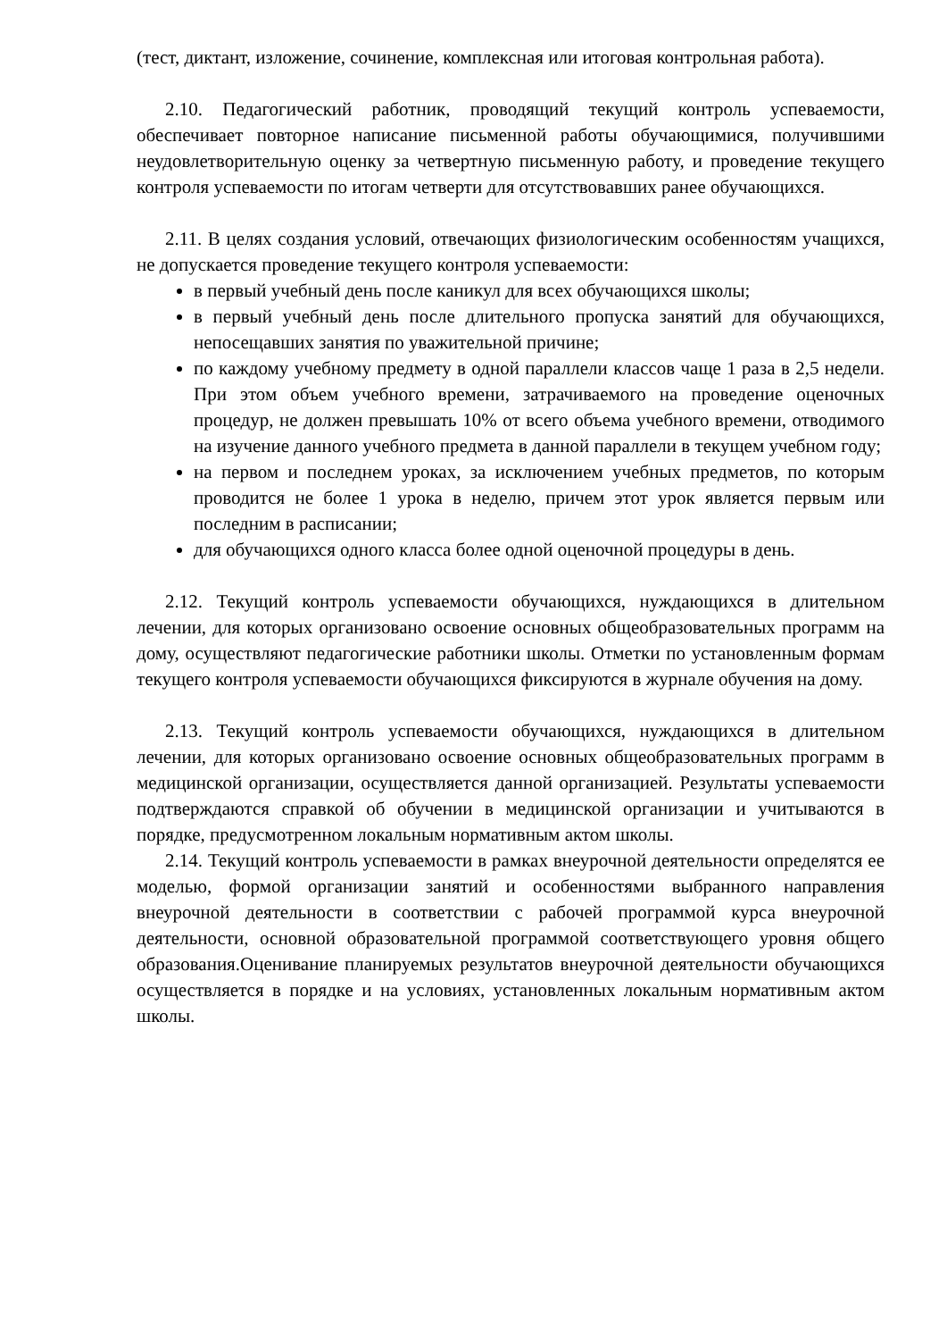(тест, диктант, изложение, сочинение, комплексная или итоговая контрольная работа).
2.10. Педагогический работник, проводящий текущий контроль успеваемости, обеспечивает повторное написание письменной работы обучающимися, получившими неудовлетворительную оценку за четвертную письменную работу, и проведение текущего контроля успеваемости по итогам четверти для отсутствовавших ранее обучающихся.
2.11. В целях создания условий, отвечающих физиологическим особенностям учащихся, не допускается проведение текущего контроля успеваемости:
в первый учебный день после каникул для всех обучающихся школы;
в первый учебный день после длительного пропуска занятий для обучающихся, непосещавших занятия по уважительной причине;
по каждому учебному предмету в одной параллели классов чаще 1 раза в 2,5 недели. При этом объем учебного времени, затрачиваемого на проведение оценочных процедур, не должен превышать 10% от всего объема учебного времени, отводимого на изучение данного учебного предмета в данной параллели в текущем учебном году;
на первом и последнем уроках, за исключением учебных предметов, по которым проводится не более 1 урока в неделю, причем этот урок является первым или последним в расписании;
для обучающихся одного класса более одной оценочной процедуры в день.
2.12. Текущий контроль успеваемости обучающихся, нуждающихся в длительном лечении, для которых организовано освоение основных общеобразовательных программ на дому, осуществляют педагогические работники школы. Отметки по установленным формам текущего контроля успеваемости обучающихся фиксируются в журнале обучения на дому.
2.13. Текущий контроль успеваемости обучающихся, нуждающихся в длительном лечении, для которых организовано освоение основных общеобразовательных программ в медицинской организации, осуществляется данной организацией. Результаты успеваемости подтверждаются справкой об обучении в медицинской организации и учитываются в порядке, предусмотренном локальным нормативным актом школы.
2.14. Текущий контроль успеваемости в рамках внеурочной деятельности определятся ее моделью, формой организации занятий и особенностями выбранного направления внеурочной деятельности в соответствии с рабочей программой курса внеурочной деятельности, основной образовательной программой соответствующего уровня общего образования.Оценивание планируемых результатов внеурочной деятельности обучающихся осуществляется в порядке и на условиях, установленных локальным нормативным актом школы.